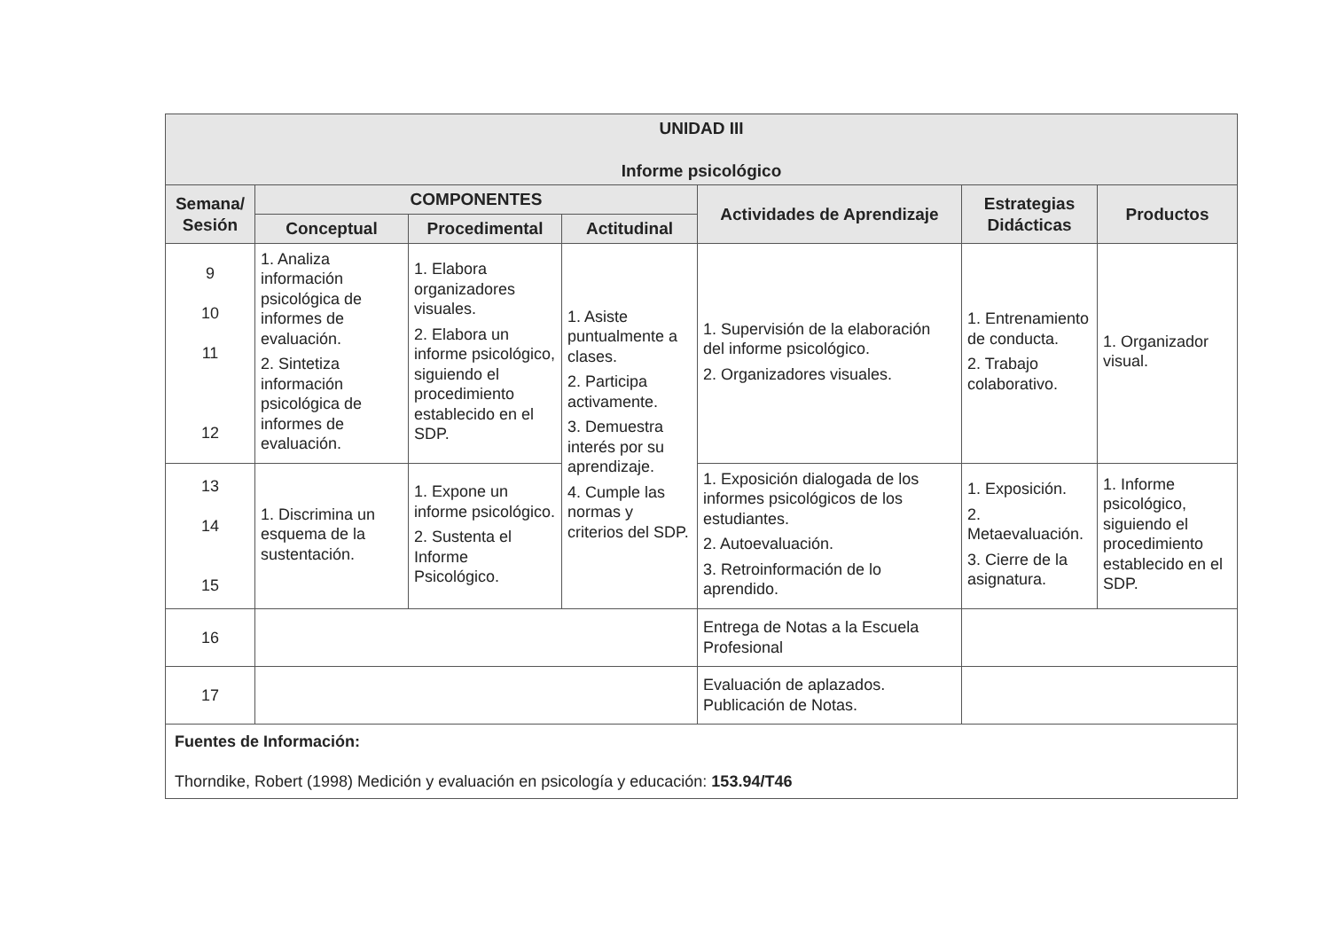| UNIDAD III Informe psicológico | | | | | | |
| --- | --- | --- | --- | --- | --- | --- |
| Semana/ Sesión | COMPONENTES | | | Actividades de Aprendizaje | Estrategias Didácticas | Productos |
| | Conceptual | Procedimental | Actitudinal | | | |
| 9 10 11 12 | 1. Analiza información psicológica de informes de evaluación. 2. Sintetiza información psicológica de informes de evaluación. | 1. Elabora organizadores visuales. 2. Elabora un informe psicológico, siguiendo el procedimiento establecido en el SDP. | 1. Asiste puntualmente a clases. 2. Participa activamente. 3. Demuestra interés por su aprendizaje. 4. Cumple las normas y criterios del SDP. | 1. Supervisión de la elaboración del informe psicológico. 2. Organizadores visuales. | 1. Entrenamiento de conducta. 2. Trabajo colaborativo. | 1. Organizador visual. |
| 13 14 15 | 1. Discrimina un esquema de la sustentación. | 1. Expone un informe psicológico. 2. Sustenta el Informe Psicológico. | | 1. Exposición dialogada de los informes psicológicos de los estudiantes. 2. Autoevaluación. 3. Retroinformación de lo aprendido. | 1. Exposición. 2. Metaevaluación. 3. Cierre de la asignatura. | 1. Informe psicológico, siguiendo el procedimiento establecido en el SDP. |
| 16 | | | | Entrega de Notas a la Escuela Profesional | | |
| 17 | | | | Evaluación de aplazados. Publicación de Notas. | | |
| Fuentes de Información: Thorndike, Robert (1998) Medición y evaluación en psicología y educación: 153.94/T46 | | | | | | |